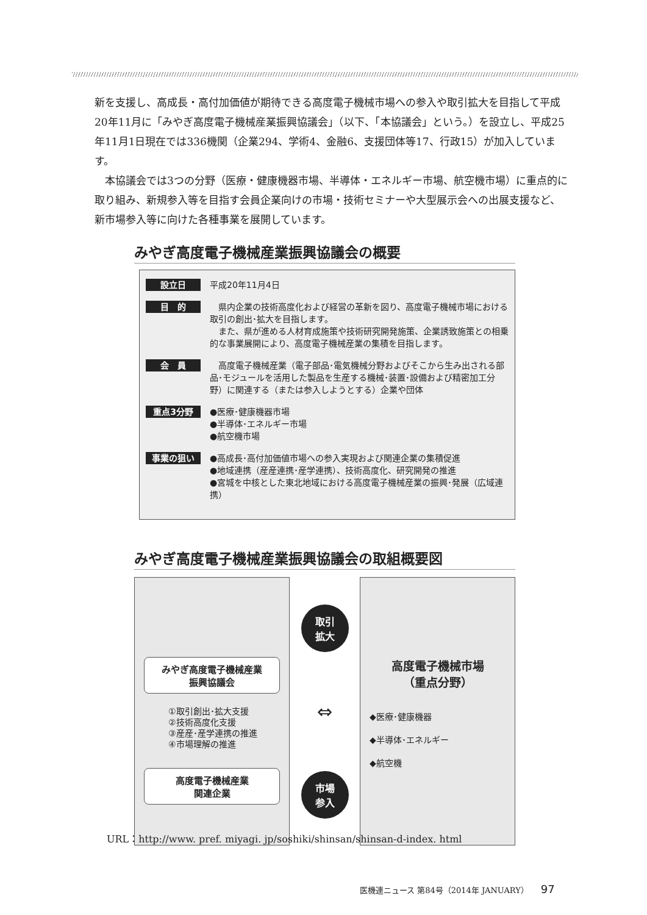新を支援し、高成長・高付加価値が期待できる高度電子機械市場への参入や取引拡大を目指して平成20年11月に「みやぎ高度電子機械産業振興協議会」（以下、「本協議会」という。）を設立し、平成25年11月1日現在では336機関（企業294、学術4、金融6、支援団体等17、行政15）が加入しています。
　本協議会では3つの分野（医療・健康機器市場、半導体・エネルギー市場、航空機市場）に重点的に取り組み、新規参入等を目指す会員企業向けの市場・技術セミナーや大型展示会への出展支援など、新市場参入等に向けた各種事業を展開しています。
みやぎ高度電子機械産業振興協議会の概要
設立日
平成20年11月4日
目　的
　県内企業の技術高度化および経営の革新を図り、高度電子機械市場における取引の創出･拡大を目指します。
　また、県が進める人材育成施策や技術研究開発施策、企業誘致施策との相乗的な事業展開により、高度電子機械産業の集積を目指します。
会　員
　高度電子機械産業（電子部品･電気機械分野およびそこから生み出される部品･モジュールを活用した製品を生産する機械･装置･設備および精密加工分野）に関連する（または参入しようとする）企業や団体
重点3分野
●医療･健康機器市場
●半導体･エネルギー市場
●航空機市場
事業の狙い
●高成長･高付加価値市場への参入実現および関連企業の集積促進
●地域連携（産産連携･産学連携）、技術高度化、研究開発の推進
●宮城を中核とした東北地域における高度電子機械産業の振興･発展（広域連携）
みやぎ高度電子機械産業振興協議会の取組概要図
みやぎ高度電子機械産業
振興協議会
①取引創出･拡大支援
②技術高度化支援
③産産･産学連携の推進
④市場理解の推進
高度電子機械産業
関連企業
取引
拡大
⇔
市場
参入
高度電子機械市場
（重点分野）
◆医療･健康機器
◆半導体･エネルギー
◆航空機
URL：http://www. pref. miyagi. jp/soshiki/shinsan/shinsan-d-index. html
医機連ニュース 第84号（2014年 JANUARY） 97